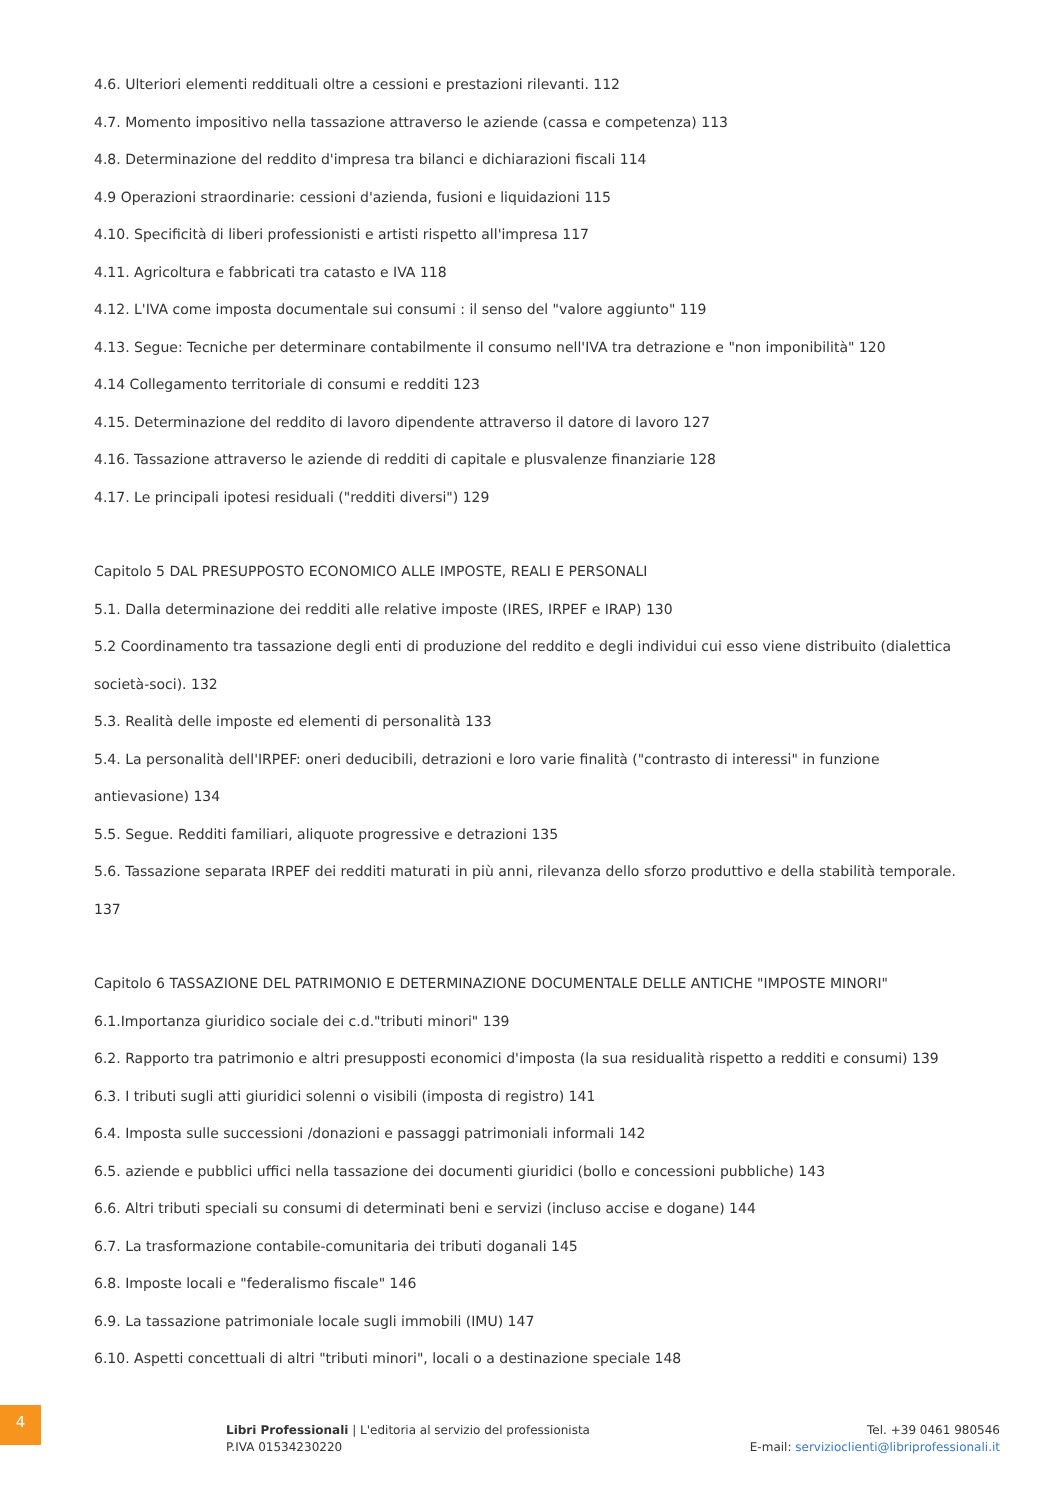4.6. Ulteriori elementi reddituali oltre a cessioni e prestazioni rilevanti. 112
4.7. Momento impositivo nella tassazione attraverso le aziende (cassa e competenza) 113
4.8. Determinazione del reddito d'impresa tra bilanci e dichiarazioni fiscali 114
4.9 Operazioni straordinarie: cessioni d'azienda, fusioni e liquidazioni 115
4.10. Specificità di liberi professionisti e artisti rispetto all'impresa 117
4.11. Agricoltura e fabbricati tra catasto e IVA 118
4.12. L'IVA come imposta documentale sui consumi : il senso del "valore aggiunto" 119
4.13. Segue: Tecniche per determinare contabilmente il consumo nell'IVA tra detrazione e "non imponibilità" 120
4.14 Collegamento territoriale di consumi e redditi 123
4.15. Determinazione del reddito di lavoro dipendente attraverso il datore di lavoro 127
4.16. Tassazione attraverso le aziende di redditi di capitale e plusvalenze finanziarie 128
4.17. Le principali ipotesi residuali ("redditi diversi") 129
Capitolo 5 DAL PRESUPPOSTO ECONOMICO ALLE IMPOSTE, REALI E PERSONALI
5.1. Dalla determinazione dei redditi alle relative imposte (IRES, IRPEF e IRAP) 130
5.2 Coordinamento tra tassazione degli enti di produzione del reddito e degli individui cui esso viene distribuito (dialettica società-soci). 132
5.3. Realità delle imposte ed elementi di personalità 133
5.4. La personalità dell'IRPEF: oneri deducibili, detrazioni e loro varie finalità ("contrasto di interessi" in funzione antievasione) 134
5.5. Segue. Redditi familiari, aliquote progressive e detrazioni 135
5.6. Tassazione separata IRPEF dei redditi maturati in più anni, rilevanza dello sforzo produttivo e della stabilità temporale. 137
Capitolo 6 TASSAZIONE DEL PATRIMONIO E DETERMINAZIONE DOCUMENTALE DELLE ANTICHE "IMPOSTE MINORI"
6.1.Importanza giuridico sociale dei c.d."tributi minori" 139
6.2. Rapporto tra patrimonio e altri presupposti economici d'imposta (la sua residualità rispetto a redditi e consumi) 139
6.3. I tributi sugli atti giuridici solenni o visibili (imposta di registro) 141
6.4. Imposta sulle successioni /donazioni e passaggi patrimoniali informali 142
6.5. aziende e pubblici uffici nella tassazione dei documenti giuridici (bollo e concessioni pubbliche) 143
6.6. Altri tributi speciali su consumi di determinati beni e servizi (incluso accise e dogane) 144
6.7. La trasformazione contabile-comunitaria dei tributi doganali 145
6.8. Imposte locali e "federalismo fiscale" 146
6.9. La tassazione patrimoniale locale sugli immobili (IMU) 147
6.10. Aspetti concettuali di altri "tributi minori", locali o a destinazione speciale 148
4
Libri Professionali | L'editoria al servizio del professionista
P.IVA 01534230220
Tel. +39 0461 980546
E-mail: servizioclienti@libriprofessionali.it